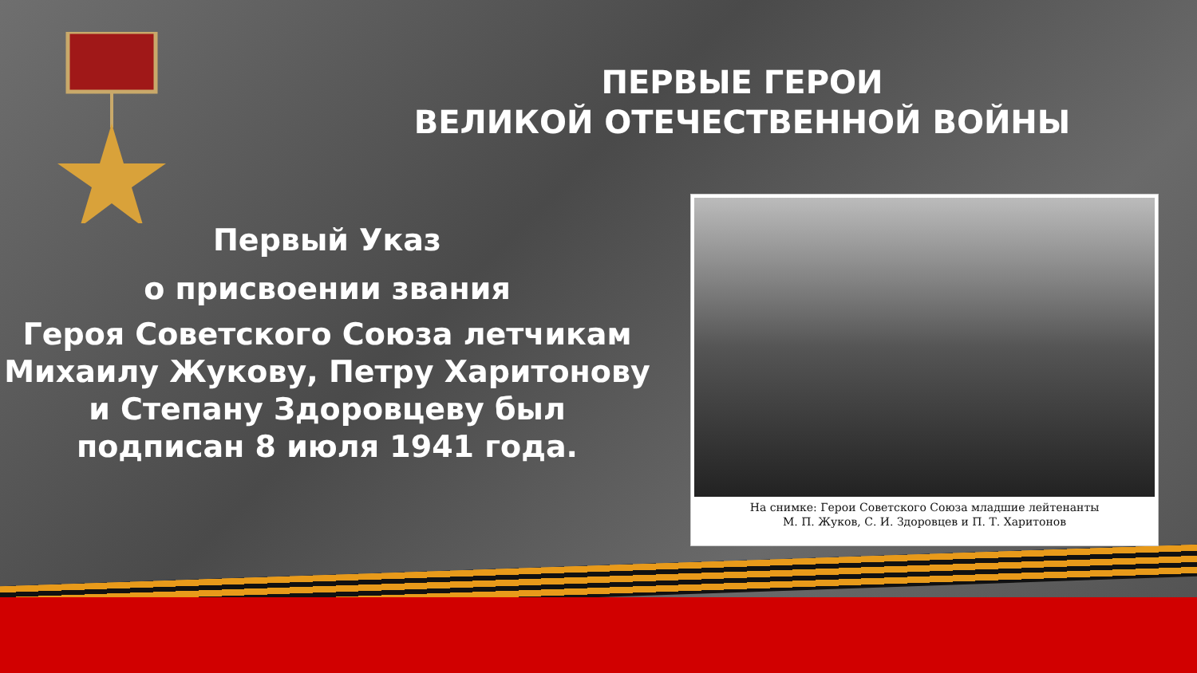ПЕРВЫЕ ГЕРОИ
ВЕЛИКОЙ ОТЕЧЕСТВЕННОЙ ВОЙНЫ
Первый Указ
о присвоении звания
Героя Советского Союза летчикам Михаилу Жукову, Петру Харитонову и Степану Здоровцеву был подписан 8 июля 1941 года.
На снимке: Герои Советского Союза младшие лейтенанты
М. П. Жуков, С. И. Здоровцев и П. Т. Харитонов